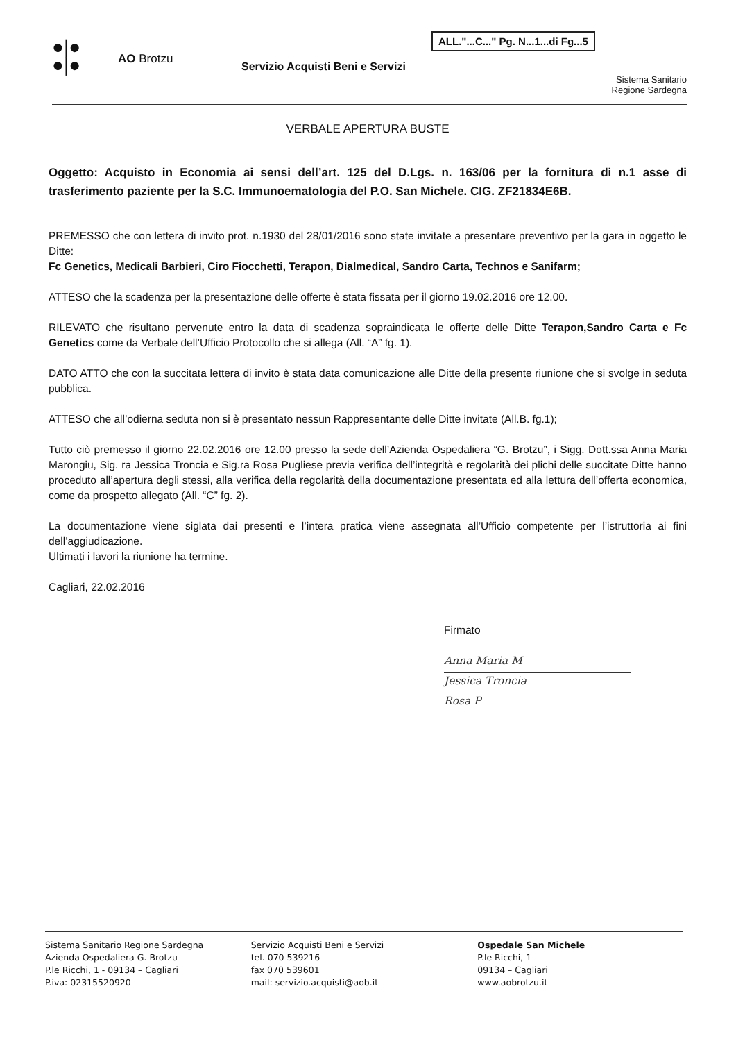●|●
●|●
AO Brotzu
Servizio Acquisti Beni e Servizi
ALL."...C..." Pg. N...1...di Fg...5
Sistema Sanitario
Regione Sardegna
VERBALE APERTURA BUSTE
Oggetto: Acquisto in Economia ai sensi dell’art. 125 del D.Lgs. n. 163/06 per la fornitura di n.1 asse di trasferimento paziente per la S.C. Immunoematologia del P.O. San Michele. CIG. ZF21834E6B.
PREMESSO che con lettera di invito prot. n.1930 del 28/01/2016 sono state invitate a presentare preventivo per la gara in oggetto le Ditte:
Fc Genetics, Medicali Barbieri, Ciro Fiocchetti, Terapon, Dialmedical, Sandro Carta, Technos e Sanifarm;
ATTESO che la scadenza per la presentazione delle offerte è stata fissata per il giorno 19.02.2016 ore 12.00.
RILEVATO che risultano pervenute entro la data di scadenza sopraindicata le offerte delle Ditte Terapon,Sandro Carta e Fc Genetics come da Verbale dell’Ufficio Protocollo che si allega (All. “A” fg. 1).
DATO ATTO che con la succitata lettera di invito è stata data comunicazione alle Ditte della presente riunione che si svolge in seduta pubblica.
ATTESO che all’odierna seduta non si è presentato nessun Rappresentante delle Ditte invitate (All.B. fg.1);
Tutto ciò premesso il giorno 22.02.2016 ore 12.00 presso la sede dell’Azienda Ospedaliera “G. Brotzu”, i Sigg. Dott.ssa Anna Maria Marongiu, Sig. ra Jessica Troncia e Sig.ra Rosa Pugliese previa verifica dell’integrità e regolarità dei plichi delle succitate Ditte hanno proceduto all’apertura degli stessi, alla verifica della regolarità della documentazione presentata ed alla lettura dell’offerta economica, come da prospetto allegato (All. “C” fg. 2).
La documentazione viene siglata dai presenti e l’intera pratica viene assegnata all’Ufficio competente per l’istruttoria ai fini dell’aggiudicazione.
Ultimati i lavori la riunione ha termine.
Cagliari, 22.02.2016
Firmato
Anna Maria M
Jessica Troncia
Rosa P
Sistema Sanitario Regione Sardegna
Azienda Ospedaliera G. Brotzu
P.le Ricchi, 1 - 09134 – Cagliari
P.iva: 02315520920
Servizio Acquisti Beni e Servizi
tel. 070 539216
fax 070 539601
mail: servizio.acquisti@aob.it
Ospedale San Michele
P.le Ricchi, 1
09134 – Cagliari
www.aobrotzu.it